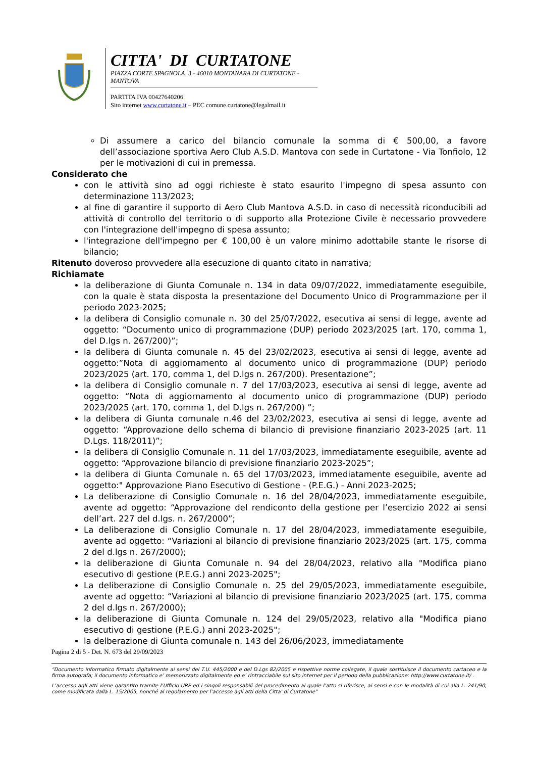CITTA' DI CURTATONE
PIAZZA CORTE SPAGNOLA, 3 - 46010 MONTANARA DI CURTATONE - MANTOVA
PARTITA IVA 00427640206
Sito internet www.curtatone.it – PEC comune.curtatone@legalmail.it
Di assumere a carico del bilancio comunale la somma di € 500,00, a favore dell’associazione sportiva Aero Club A.S.D. Mantova con sede in Curtatone - Via Tonfiolo, 12 per le motivazioni di cui in premessa.
Considerato che
con le attività sino ad oggi richieste è stato esaurito l'impegno di spesa assunto con determinazione 113/2023;
al fine di garantire il supporto di Aero Club Mantova A.S.D. in caso di necessità riconducibili ad attività di controllo del territorio o di supporto alla Protezione Civile è necessario provvedere con l'integrazione dell'impegno di spesa assunto;
l'integrazione dell'impegno per € 100,00 è un valore minimo adottabile stante le risorse di bilancio;
Ritenuto doveroso provvedere alla esecuzione di quanto citato in narrativa;
Richiamate
la deliberazione di Giunta Comunale n. 134 in data 09/07/2022, immediatamente eseguibile, con la quale è stata disposta la presentazione del Documento Unico di Programmazione per il periodo 2023-2025;
la delibera di Consiglio comunale n. 30 del 25/07/2022, esecutiva ai sensi di legge, avente ad oggetto: “Documento unico di programmazione (DUP) periodo 2023/2025 (art. 170, comma 1, del D.lgs n. 267/200)”;
la delibera di Giunta comunale n. 45 del 23/02/2023, esecutiva ai sensi di legge, avente ad oggetto:”Nota di aggiornamento al documento unico di programmazione (DUP) periodo 2023/2025 (art. 170, comma 1, del D.lgs n. 267/200). Presentazione”;
la delibera di Consiglio comunale n. 7 del 17/03/2023, esecutiva ai sensi di legge, avente ad oggetto: “Nota di aggiornamento al documento unico di programmazione (DUP) periodo 2023/2025 (art. 170, comma 1, del D.lgs n. 267/200) ”;
la delibera di Giunta comunale n.46 del 23/02/2023, esecutiva ai sensi di legge, avente ad oggetto: “Approvazione dello schema di bilancio di previsione finanziario 2023-2025 (art. 11 D.Lgs. 118/2011)”;
la delibera di Consiglio Comunale n. 11 del 17/03/2023, immediatamente eseguibile, avente ad oggetto: “Approvazione bilancio di previsione finanziario 2023-2025”;
la delibera di Giunta Comunale n. 65 del 17/03/2023, immediatamente eseguibile, avente ad oggetto:" Approvazione Piano Esecutivo di Gestione - (P.E.G.) - Anni 2023-2025;
La deliberazione di Consiglio Comunale n. 16 del 28/04/2023, immediatamente eseguibile, avente ad oggetto: “Approvazione del rendiconto della gestione per l’esercizio 2022 ai sensi dell’art. 227 del d.lgs. n. 267/2000”;
La deliberazione di Consiglio Comunale n. 17 del 28/04/2023, immediatamente eseguibile, avente ad oggetto: “Variazioni al bilancio di previsione finanziario 2023/2025 (art. 175, comma 2 del d.lgs n. 267/2000);
la deliberazione di Giunta Comunale n. 94 del 28/04/2023, relativo alla "Modifica piano esecutivo di gestione (P.E.G.) anni 2023-2025";
La deliberazione di Consiglio Comunale n. 25 del 29/05/2023, immediatamente eseguibile, avente ad oggetto: “Variazioni al bilancio di previsione finanziario 2023/2025 (art. 175, comma 2 del d.lgs n. 267/2000);
la deliberazione di Giunta Comunale n. 124 del 29/05/2023, relativo alla "Modifica piano esecutivo di gestione (P.E.G.) anni 2023-2025";
la delberazione di Giunta comunale n. 143 del 26/06/2023, immediatamente
Pagina 2 di 5 - Det. N. 673 del 29/09/2023
“Documento informatico firmato digitalmente ai sensi del T.U. 445/2000 e del D.Lgs 82/2005 e rispettive norme collegate, il quale sostituisce il documento cartaceo e la firma autografa; il documento informatico e’ memorizzato digitalmente ed e’ rintracciabile sul sito internet per il periodo della pubblicazione: http://www.curtatone.it/ .
L’accesso agli atti viene garantito tramite l’Ufficio URP ed i singoli responsabili del procedimento al quale l’atto si riferisce, ai sensi e con le modalità di cui alla L. 241/90, come modificata dalla L. 15/2005, nonché al regolamento per l’accesso agli atti della Citta' di Curtatone”